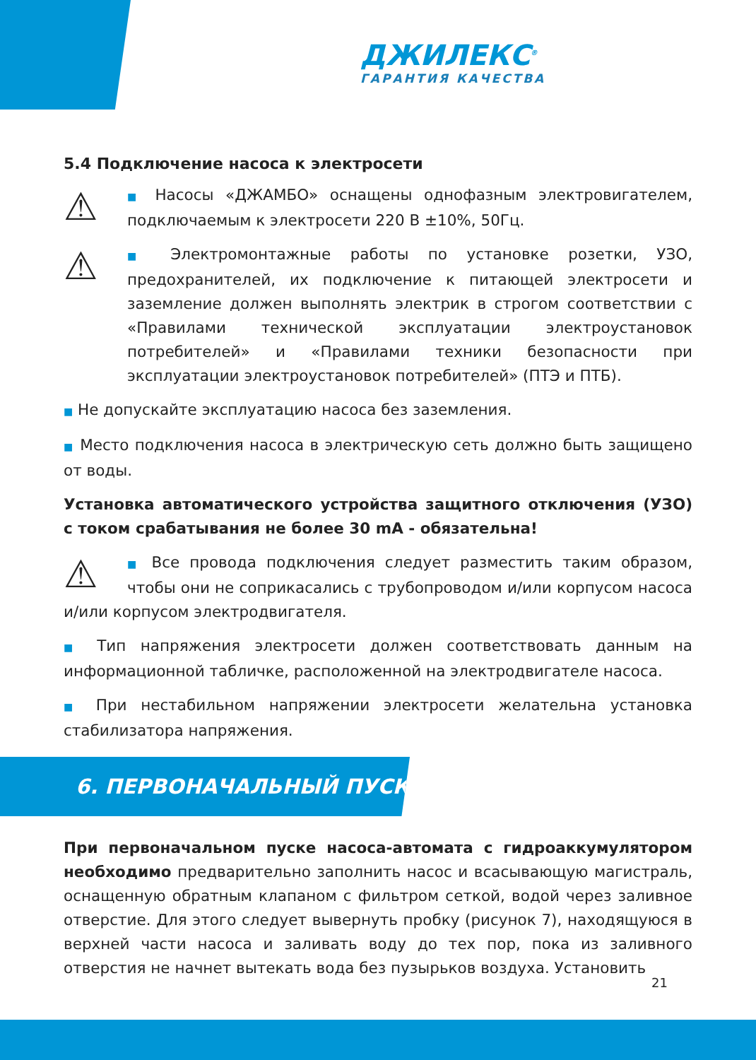ДЖИЛЕКС<sup>®</sup>
ГАРАНТИЯ КАЧЕСТВА
5.4 Подключение насоса к электросети
⚠ ■ Насосы «ДЖАМБО» оснащены однофазным электровигателем, подключаемым к электросети 220 В ±10%, 50Гц.
⚠ ■ Электромонтажные работы по установке розетки, УЗО, предохранителей, их подключение к питающей электросети и заземление должен выполнять электрик в строгом соответствии с «Правилами технической эксплуатации электроустановок потребителей» и «Правилами техники безопасности при эксплуатации электроустановок потребителей» (ПТЭ и ПТБ).
■ Не допускайте эксплуатацию насоса без заземления.
■ Место подключения насоса в электрическую сеть должно быть защищено от воды.
Установка автоматического устройства защитного отключения (УЗО) с током срабатывания не более 30 mA - обязательна!
⚠ ■ Все провода подключения следует разместить таким образом, чтобы они не соприкасались с трубопроводом и/или корпусом насоса и/или корпусом электродвигателя.
■ Тип напряжения электросети должен соответствовать данным на информационной табличке, расположенной на электродвигателе насоса.
■ При нестабильном напряжении электросети желательна установка стабилизатора напряжения.
6. ПЕРВОНАЧАЛЬНЫЙ ПУСК
При первоначальном пуске насоса-автомата с гидроаккумулятором необходимо предварительно заполнить насос и всасывающую магистраль, оснащенную обратным клапаном с фильтром сеткой, водой через заливное отверстие. Для этого следует вывернуть пробку (рисунок 7), находящуюся в верхней части насоса и заливать воду до тех пор, пока из заливного отверстия не начнет вытекать вода без пузырьков воздуха. Установить
21